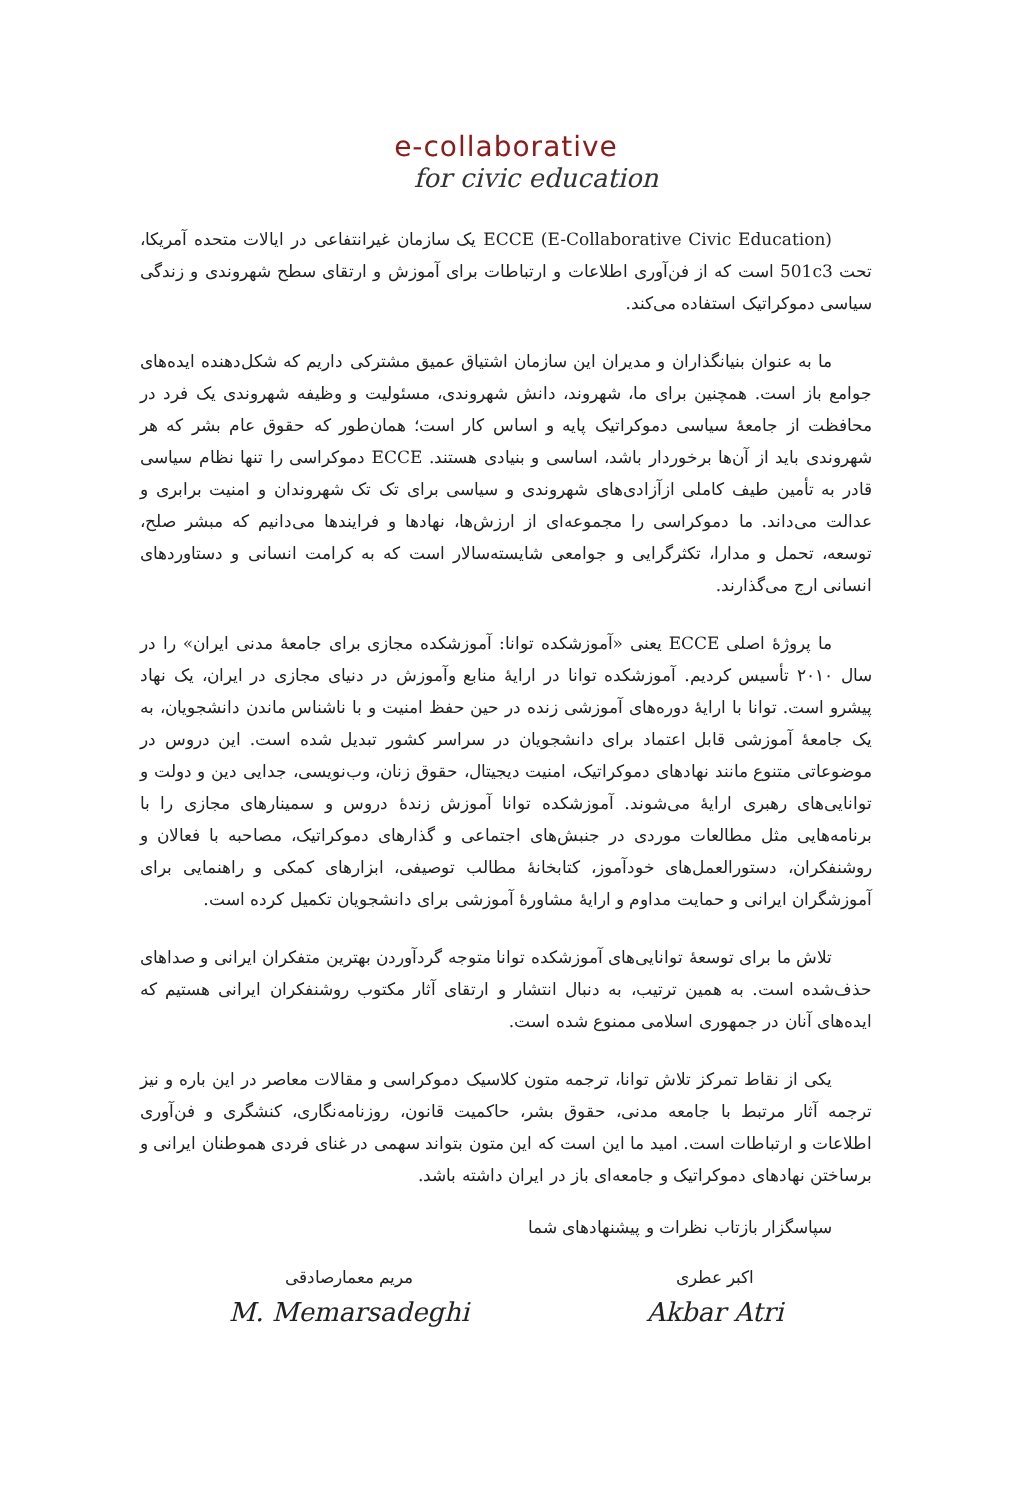e-collaborative
for civic education
(ECCE (E-Collaborative Civic Education یک سازمان غیرانتفاعی در ایالات متحده آمریکا، تحت 501c3 است که از فن‌آوری اطلاعات و ارتباطات برای آموزش و ارتقای سطح شهروندی و زندگی سیاسی دموکراتیک استفاده می‌کند.
ما به عنوان بنیانگذاران و مدیران این سازمان اشتیاق عمیق مشترکی داریم که شکل‌دهنده ایده‌های جوامع باز است. همچنین برای ما، شهروند، دانش شهروندی، مسئولیت و وظیفه شهروندی یک فرد در محافظت از جامعهٔ سیاسی دموکراتیک پایه و اساس کار است؛ همان‌طور که حقوق عام بشر که هر شهروندی باید از آن‌ها برخوردار باشد، اساسی و بنیادی هستند. ECCE دموکراسی را تنها نظام سیاسی قادر به تأمین طیف کاملی ازآزادی‌های شهروندی و سیاسی برای تک تک شهروندان و امنیت برابری و عدالت می‌داند. ما دموکراسی را مجموعه‌ای از ارزش‌ها، نهادها و فرایندها می‌دانیم که مبشر صلح، توسعه، تحمل و مدارا، تکثرگرایی و جوامعی شایسته‌سالار است که به کرامت انسانی و دستاوردهای انسانی ارج می‌گذارند.
ما پروژهٔ اصلی ECCE یعنی «آموزشکده توانا: آموزشکده مجازی برای جامعهٔ مدنی ایران» را در سال ۲۰۱۰ تأسیس کردیم. آموزشکده توانا در ارایهٔ منابع وآموزش در دنیای مجازی در ایران، یک نهاد پیشرو است. توانا با ارایهٔ دوره‌های آموزشی زنده در حین حفظ امنیت و با ناشناس ماندن دانشجویان، به یک جامعهٔ آموزشی قابل اعتماد برای دانشجویان در سراسر کشور تبدیل شده است. این دروس در موضوعاتی متنوع مانند نهادهای دموکراتیک، امنیت دیجیتال، حقوق زنان، وب‌نویسی، جدایی دین و دولت و توانایی‌های رهبری ارایهٔ می‌شوند. آموزشکده توانا آموزش زندهٔ دروس و سمینارهای مجازی را با برنامه‌هایی مثل مطالعات موردی در جنبش‌های اجتماعی و گذارهای دموکراتیک، مصاحبه با فعالان و روشنفکران، دستورالعمل‌های خودآموز، کتابخانهٔ مطالب توصیفی، ابزارهای کمکی و راهنمایی برای آموزشگران ایرانی و حمایت مداوم و ارایهٔ مشاورهٔ آموزشی برای دانشجویان تکمیل کرده است.
تلاش ما برای توسعهٔ توانایی‌های آموزشکده توانا متوجه گردآوردن بهترین متفکران ایرانی و صداهای حذف‌شده است. به همین ترتیب، به دنبال انتشار و ارتقای آثار مکتوب روشنفکران ایرانی هستیم که ایده‌های آنان در جمهوری اسلامی ممنوع شده است.
یکی از نقاط تمرکز تلاش توانا، ترجمه متون کلاسیک دموکراسی و مقالات معاصر در این باره و نیز ترجمه آثار مرتبط با جامعه مدنی، حقوق بشر، حاکمیت قانون، روزنامه‌نگاری، کنشگری و فن‌آوری اطلاعات و ارتباطات است. امید ما این است که این متون بتواند سهمی در غنای فردی هموطنان ایرانی و برساختن نهادهای دموکراتیک و جامعه‌ای باز در ایران داشته باشد.
سپاسگزار بازتاب نظرات و پیشنهادهای شما
اکبر عطری
Akbar Atri
مریم معمارصادقی
M. Memarsadeghi